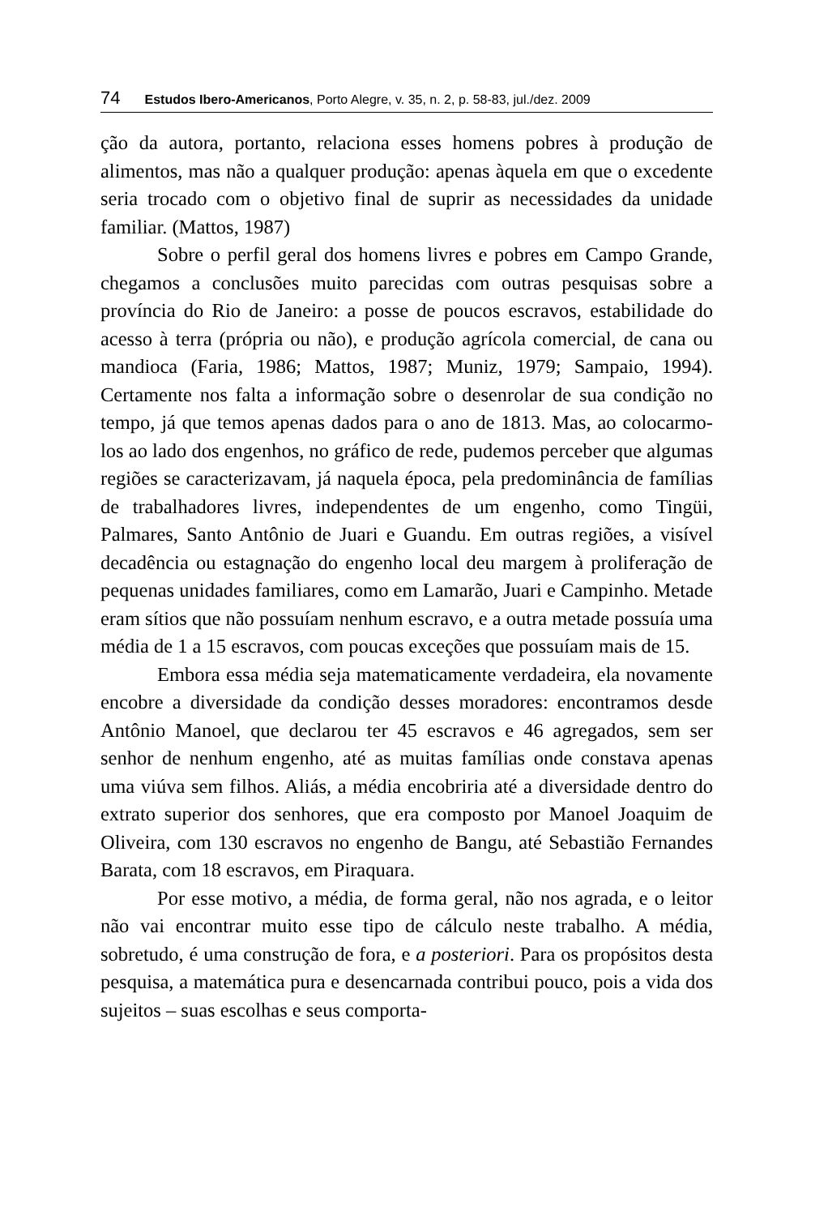74 Estudos Ibero-Americanos, Porto Alegre, v. 35, n. 2, p. 58-83, jul./dez. 2009
ção da autora, portanto, relaciona esses homens pobres à produção de alimentos, mas não a qualquer produção: apenas àquela em que o excedente seria trocado com o objetivo final de suprir as necessidades da unidade familiar. (Mattos, 1987)
Sobre o perfil geral dos homens livres e pobres em Campo Grande, chegamos a conclusões muito parecidas com outras pesquisas sobre a província do Rio de Janeiro: a posse de poucos escravos, estabilidade do acesso à terra (própria ou não), e produção agrícola comercial, de cana ou mandioca (Faria, 1986; Mattos, 1987; Muniz, 1979; Sampaio, 1994). Certamente nos falta a informação sobre o desenrolar de sua condição no tempo, já que temos apenas dados para o ano de 1813. Mas, ao colocarmo-los ao lado dos engenhos, no gráfico de rede, pudemos perceber que algumas regiões se caracterizavam, já naquela época, pela predominância de famílias de trabalhadores livres, independentes de um engenho, como Tingüi, Palmares, Santo Antônio de Juari e Guandu. Em outras regiões, a visível decadência ou estagnação do engenho local deu margem à proliferação de pequenas unidades familiares, como em Lamarão, Juari e Campinho. Metade eram sítios que não possuíam nenhum escravo, e a outra metade possuía uma média de 1 a 15 escravos, com poucas exceções que possuíam mais de 15.
Embora essa média seja matematicamente verdadeira, ela novamente encobre a diversidade da condição desses moradores: encontramos desde Antônio Manoel, que declarou ter 45 escravos e 46 agregados, sem ser senhor de nenhum engenho, até as muitas famílias onde constava apenas uma viúva sem filhos. Aliás, a média encobriria até a diversidade dentro do extrato superior dos senhores, que era composto por Manoel Joaquim de Oliveira, com 130 escravos no engenho de Bangu, até Sebastião Fernandes Barata, com 18 escravos, em Piraquara.
Por esse motivo, a média, de forma geral, não nos agrada, e o leitor não vai encontrar muito esse tipo de cálculo neste trabalho. A média, sobretudo, é uma construção de fora, e a posteriori. Para os propósitos desta pesquisa, a matemática pura e desencarnada contribui pouco, pois a vida dos sujeitos – suas escolhas e seus comporta-